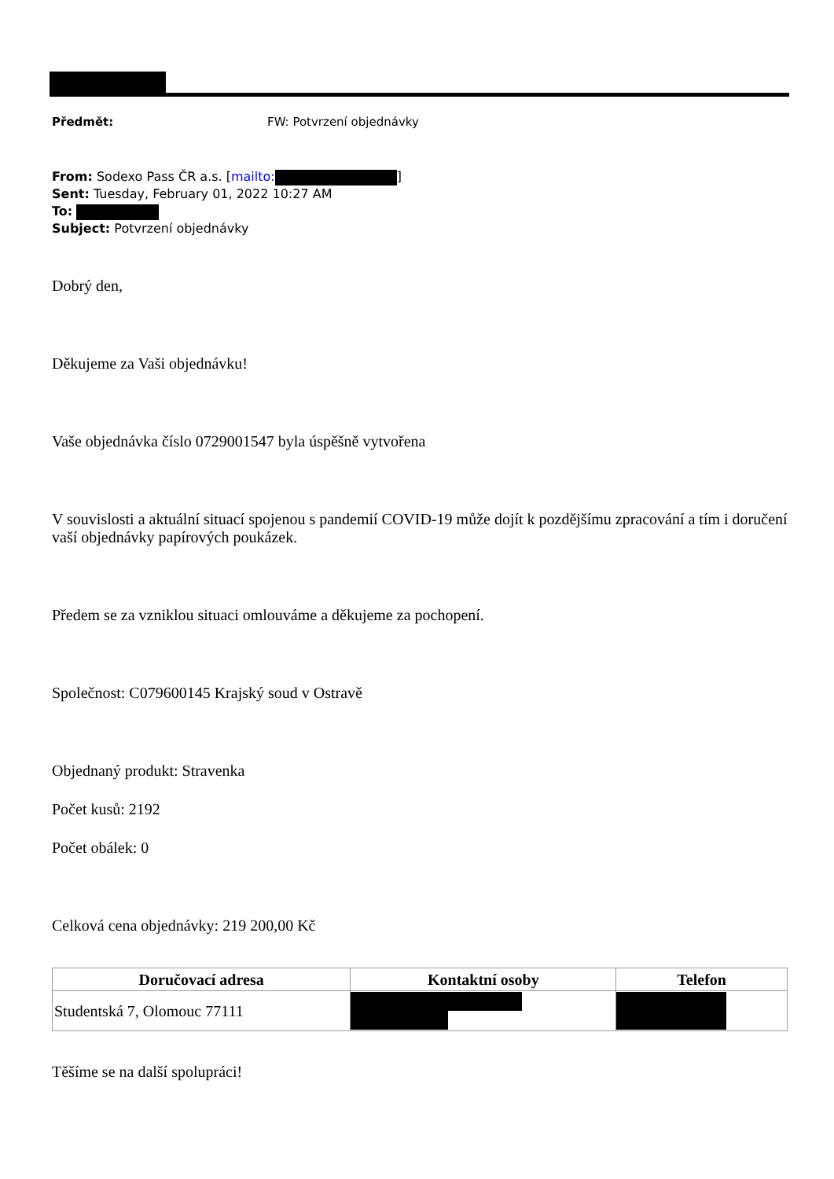Předmět: FW: Potvrzení objednávky
From: Sodexo Pass ČR a.s. [mailto: ]
Sent: Tuesday, February 01, 2022 10:27 AM
To:
Subject: Potvrzení objednávky
Dobrý den,
Děkujeme za Vaši objednávku!
Vaše objednávka číslo 0729001547 byla úspěšně vytvořena
V souvislosti a aktuální situací spojenou s pandemií COVID-19 může dojít k pozdějšímu zpracování a tím i doručení vaší objednávky papírových poukázek.
Předem se za vzniklou situaci omlouváme a děkujeme za pochopení.
Společnost: C079600145 Krajský soud v Ostravě
Objednaný produkt: Stravenka
Počet kusů: 2192
Počet obálek: 0
Celková cena objednávky: 219 200,00 Kč
| Doručovací adresa | Kontaktní osoby | Telefon |
| --- | --- | --- |
| Studentská 7, Olomouc 77111 | | |
Těšíme se na další spolupráci!